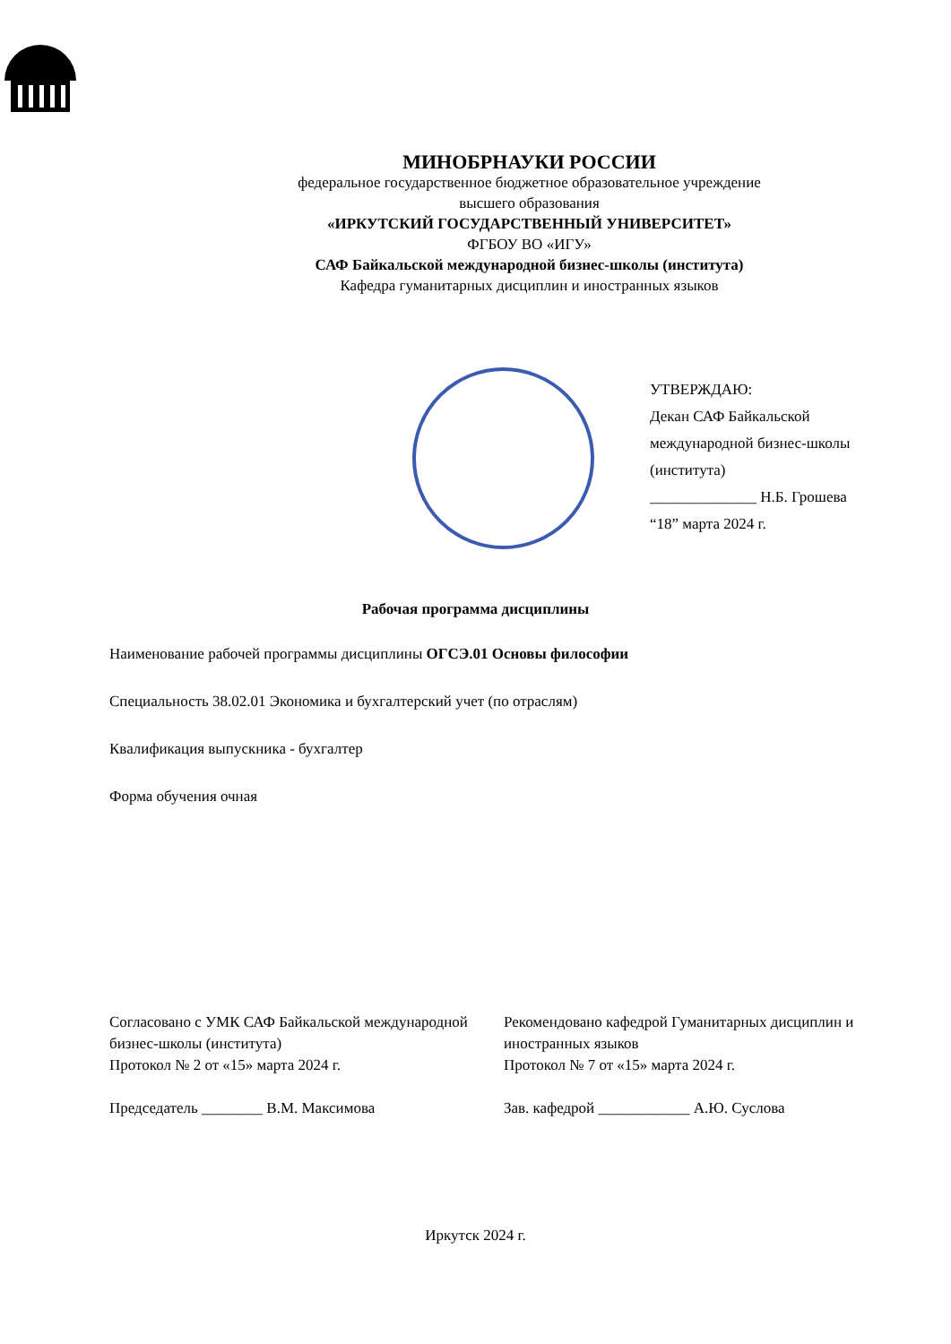МИНОБРНАУКИ РОССИИ
федеральное государственное бюджетное образовательное учреждение
высшего образования
«ИРКУТСКИЙ ГОСУДАРСТВЕННЫЙ УНИВЕРСИТЕТ»
ФГБОУ ВО «ИГУ»
САФ Байкальской международной бизнес-школы (института)
Кафедра гуманитарных дисциплин и иностранных языков
УТВЕРЖДАЮ:
Декан САФ Байкальской международной бизнес-школы (института)
______________ Н.Б. Грошева
“18” марта 2024 г.
Рабочая программа дисциплины
Наименование рабочей программы дисциплины ОГСЭ.01 Основы философии
Специальность 38.02.01 Экономика и бухгалтерский учет (по отраслям)
Квалификация выпускника - бухгалтер
Форма обучения очная
Согласовано с УМК САФ Байкальской международной бизнес-школы (института)
Протокол № 2 от «15» марта 2024 г.
Председатель ________ В.М. Максимова
Рекомендовано кафедрой Гуманитарных дисциплин и иностранных языков
Протокол № 7 от «15» марта 2024 г.
Зав. кафедрой ____________ А.Ю. Суслова
Иркутск 2024 г.